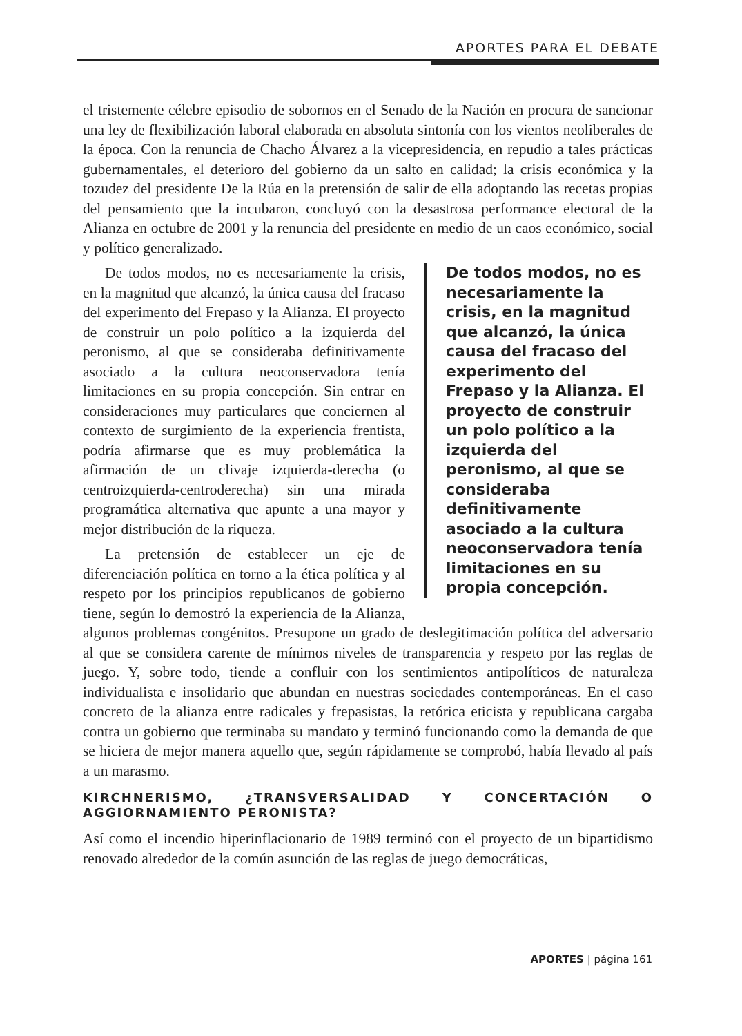APORTES PARA EL DEBATE
el tristemente célebre episodio de sobornos en el Senado de la Nación en procura de sancionar una ley de flexibilización laboral elaborada en absoluta sintonía con los vientos neoliberales de la época. Con la renuncia de Chacho Álvarez a la vicepresidencia, en repudio a tales prácticas gubernamentales, el deterioro del gobierno da un salto en calidad; la crisis económica y la tozudez del presidente De la Rúa en la pretensión de salir de ella adoptando las recetas propias del pensamiento que la incubaron, concluyó con la desastrosa performance electoral de la Alianza en octubre de 2001 y la renuncia del presidente en medio de un caos económico, social y político generalizado.
De todos modos, no es necesariamente la crisis, en la magnitud que alcanzó, la única causa del fracaso del experimento del Frepaso y la Alianza. El proyecto de construir un polo político a la izquierda del peronismo, al que se consideraba definitivamente asociado a la cultura neoconservadora tenía limitaciones en su propia concepción.
De todos modos, no es necesariamente la crisis, en la magnitud que alcanzó, la única causa del fracaso del experimento del Frepaso y la Alianza. El proyecto de construir un polo político a la izquierda del peronismo, al que se consideraba definitivamente asociado a la cultura neoconservadora tenía limitaciones en su propia concepción. Sin entrar en consideraciones muy particulares que conciernen al contexto de surgimiento de la experiencia frentista, podría afirmarse que es muy problemática la afirmación de un clivaje izquierda-derecha (o centroizquierda-centroderecha) sin una mirada programática alternativa que apunte a una mayor y mejor distribución de la riqueza.
La pretensión de establecer un eje de diferenciación política en torno a la ética política y al respeto por los principios republicanos de gobierno tiene, según lo demostró la experiencia de la Alianza, algunos problemas congénitos. Presupone un grado de deslegitimación política del adversario al que se considera carente de mínimos niveles de transparencia y respeto por las reglas de juego. Y, sobre todo, tiende a confluir con los sentimientos antipolíticos de naturaleza individualista e insolidario que abundan en nuestras sociedades contemporáneas. En el caso concreto de la alianza entre radicales y frepasistas, la retórica eticista y republicana cargaba contra un gobierno que terminaba su mandato y terminó funcionando como la demanda de que se hiciera de mejor manera aquello que, según rápidamente se comprobó, había llevado al país a un marasmo.
KIRCHNERISMO, ¿TRANSVERSALIDAD Y CONCERTACIÓN O AGGIORNAMIENTO PERONISTA?
Así como el incendio hiperinflacionario de 1989 terminó con el proyecto de un bipartidismo renovado alrededor de la común asunción de las reglas de juego democráticas,
APORTES | página 161